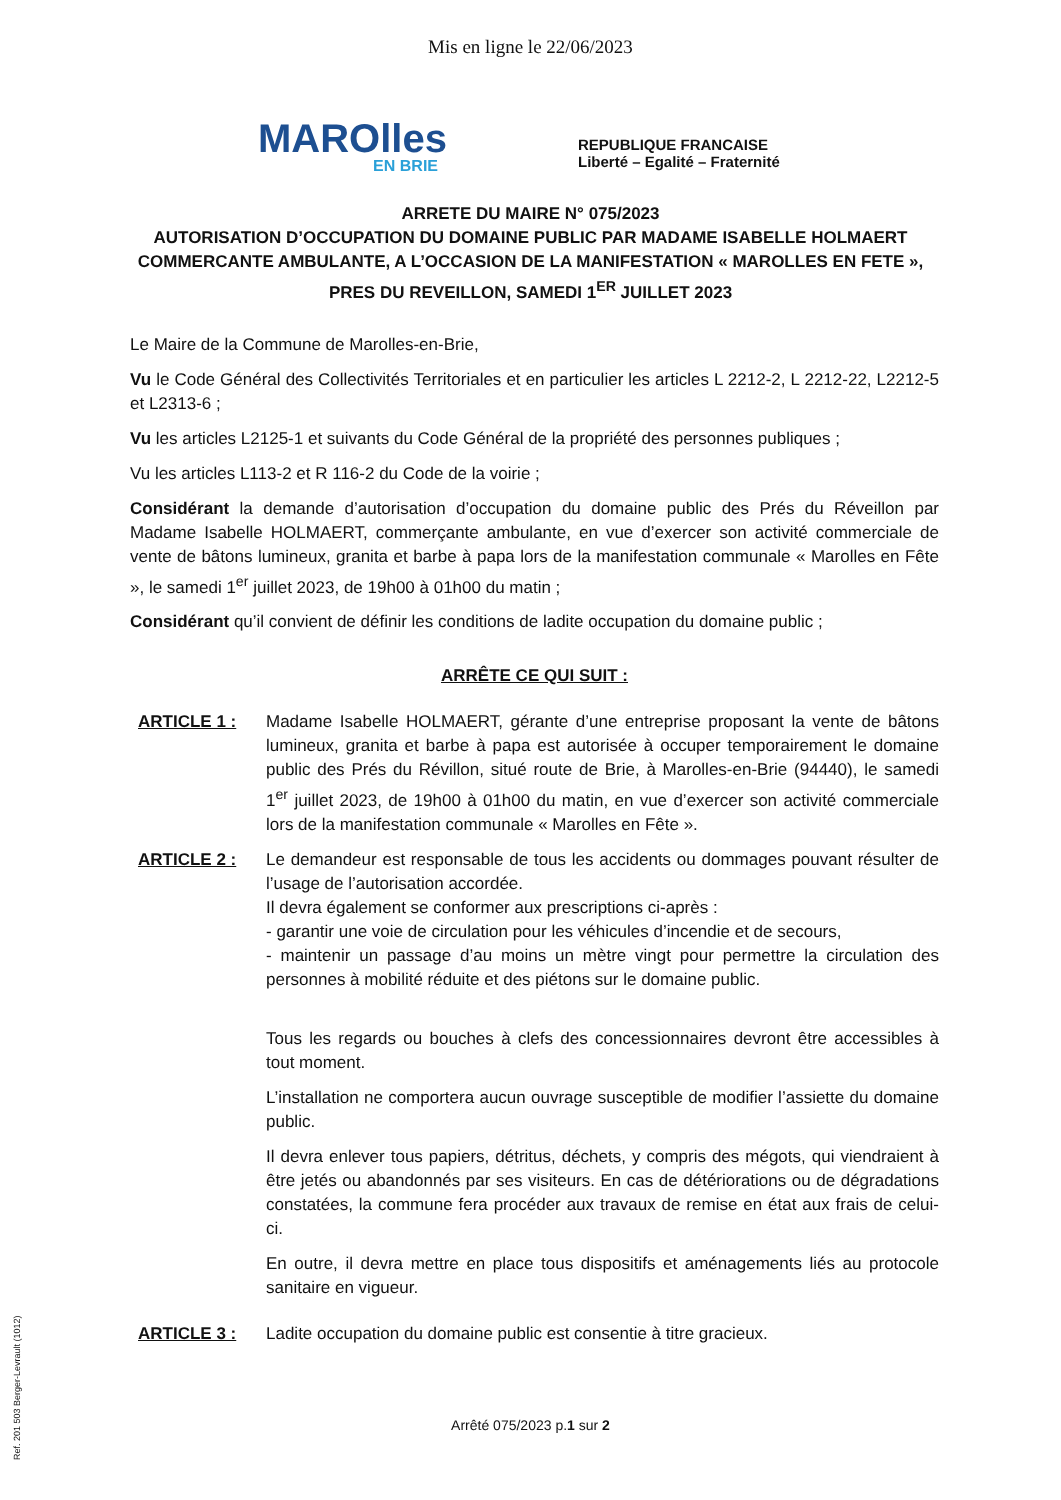Mis en ligne le 22/06/2023
MAROlles
EN BRIE
REPUBLIQUE FRANCAISE
Liberté – Egalité – Fraternité
ARRETE DU MAIRE N° 075/2023
AUTORISATION D’OCCUPATION DU DOMAINE PUBLIC PAR MADAME ISABELLE HOLMAERT COMMERCANTE AMBULANTE, A L’OCCASION DE LA MANIFESTATION « MAROLLES EN FETE », PRES DU REVEILLON, SAMEDI 1<sup>ER</sup> JUILLET 2023
Le Maire de la Commune de Marolles-en-Brie,
Vu le Code Général des Collectivités Territoriales et en particulier les articles L 2212-2, L 2212-22, L2212-5 et L2313-6 ;
Vu les articles L2125-1 et suivants du Code Général de la propriété des personnes publiques ;
Vu les articles L113-2 et R 116-2 du Code de la voirie ;
Considérant la demande d’autorisation d’occupation du domaine public des Prés du Réveillon par Madame Isabelle HOLMAERT, commerçante ambulante, en vue d’exercer son activité commerciale de vente de bâtons lumineux, granita et barbe à papa lors de la manifestation communale « Marolles en Fête », le samedi 1<sup>er</sup> juillet 2023, de 19h00 à 01h00 du matin ;
Considérant qu’il convient de définir les conditions de ladite occupation du domaine public ;
ARRÊTE CE QUI SUIT :
ARTICLE 1 : Madame Isabelle HOLMAERT, gérante d’une entreprise proposant la vente de bâtons lumineux, granita et barbe à papa est autorisée à occuper temporairement le domaine public des Prés du Révillon, situé route de Brie, à Marolles-en-Brie (94440), le samedi 1<sup>er</sup> juillet 2023, de 19h00 à 01h00 du matin, en vue d’exercer son activité commerciale lors de la manifestation communale « Marolles en Fête ».
ARTICLE 2 : Le demandeur est responsable de tous les accidents ou dommages pouvant résulter de l’usage de l’autorisation accordée.
Il devra également se conformer aux prescriptions ci-après :
- garantir une voie de circulation pour les véhicules d’incendie et de secours,
- maintenir un passage d’au moins un mètre vingt pour permettre la circulation des personnes à mobilité réduite et des piétons sur le domaine public.
Tous les regards ou bouches à clefs des concessionnaires devront être accessibles à tout moment.
L’installation ne comportera aucun ouvrage susceptible de modifier l’assiette du domaine public.
Il devra enlever tous papiers, détritus, déchets, y compris des mégots, qui viendraient à être jetés ou abandonnés par ses visiteurs. En cas de détériorations ou de dégradations constatées, la commune fera procéder aux travaux de remise en état aux frais de celui-ci.
En outre, il devra mettre en place tous dispositifs et aménagements liés au protocole sanitaire en vigueur.
ARTICLE 3 : Ladite occupation du domaine public est consentie à titre gracieux.
Ref. 201 503 Berger-Levrault (1012)
Arrêté 075/2023 p.1 sur 2